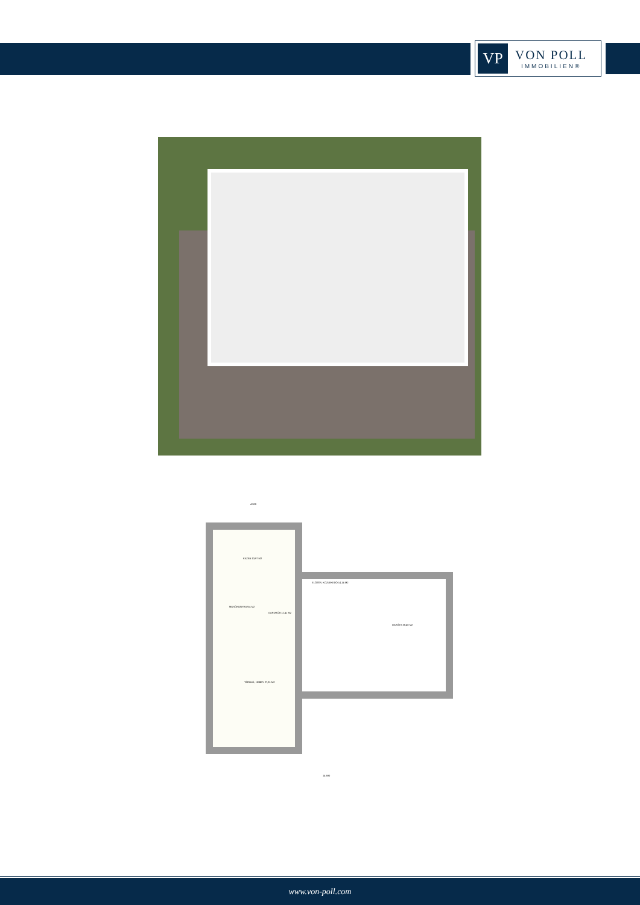VP
VON POLL
IMMOBILIEN®
KAZÁN 13,97 M2
MOSÓKONYHA 9,4 M2
GARDRÓB 12,41 M2
ELŐTÉR, KÖZLEKEDŐ 14,14 M2
GARÁZS 38,48 M2
TÁROLÓ, HOBBY 27,91 M2
4 900
14 690
www.von-poll.com